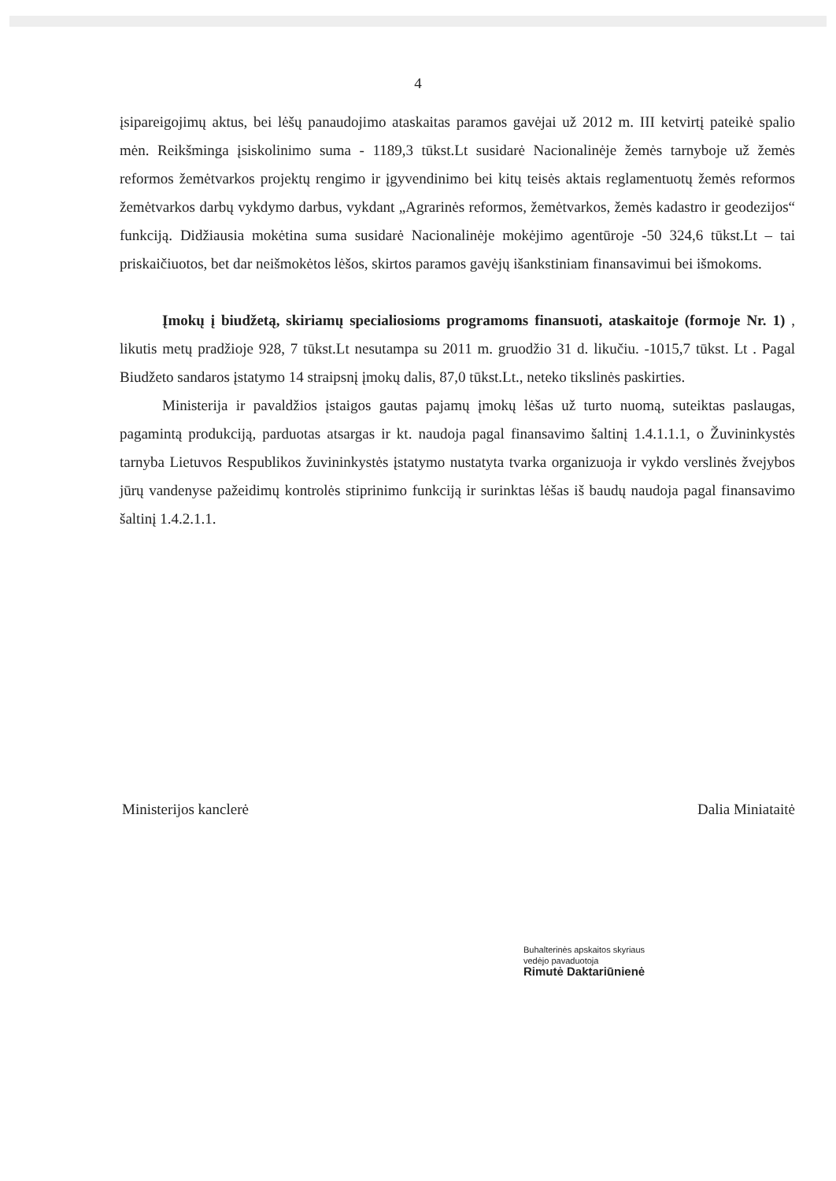4
įsipareigojimų aktus, bei lėšų panaudojimo ataskaitas paramos gavėjai už 2012 m. III ketvirtį pateikė spalio mėn. Reikšminga įsiskolinimo suma - 1189,3 tūkst.Lt susidarė Nacionalinėje žemės tarnyboje už žemės reformos žemėtvarkos projektų rengimo ir įgyvendinimo bei kitų teisės aktais reglamentuotų žemės reformos žemėtvarkos darbų vykdymo darbus, vykdant „Agrarinės reformos, žemėtvarkos, žemės kadastro ir geodezijos“ funkciją. Didžiausia mokėtina suma susidarė Nacionalinėje mokėjimo agentūroje -50 324,6 tūkst.Lt – tai priskaičiuotos, bet dar neišmokėtos lėšos, skirtos paramos gavėjų išankstiniam finansavimui bei išmokoms.
Įmokų į biudžetą, skiriamų specialiosioms programoms finansuoti, ataskaitoje (formoje Nr. 1) , likutis metų pradžioje 928, 7 tūkst.Lt nesutampa su 2011 m. gruodžio 31 d. likučiu. -1015,7 tūkst. Lt . Pagal Biudžeto sandaros įstatymo 14 straipsnį įmokų dalis, 87,0 tūkst.Lt., neteko tikslinės paskirties.
Ministerija ir pavaldžios įstaigos gautas pajamų įmokų lėšas už turto nuomą, suteiktas paslaugas, pagamintą produkciją, parduotas atsargas ir kt. naudoja pagal finansavimo šaltinį 1.4.1.1.1, o Žuvininkystės tarnyba Lietuvos Respublikos žuvininkystės įstatymo nustatyta tvarka organizuoja ir vykdo verslinės žvejybos jūrų vandenyse pažeidimų kontrolės stiprinimo funkciją ir surinktas lėšas iš baudų naudoja pagal finansavimo šaltinį 1.4.2.1.1.
Ministerijos kanclerė Dalia Miniataitė
Buhalterinės apskaitos skyriaus
vedėjo pavaduotoja
Rimutė Daktariūnienė